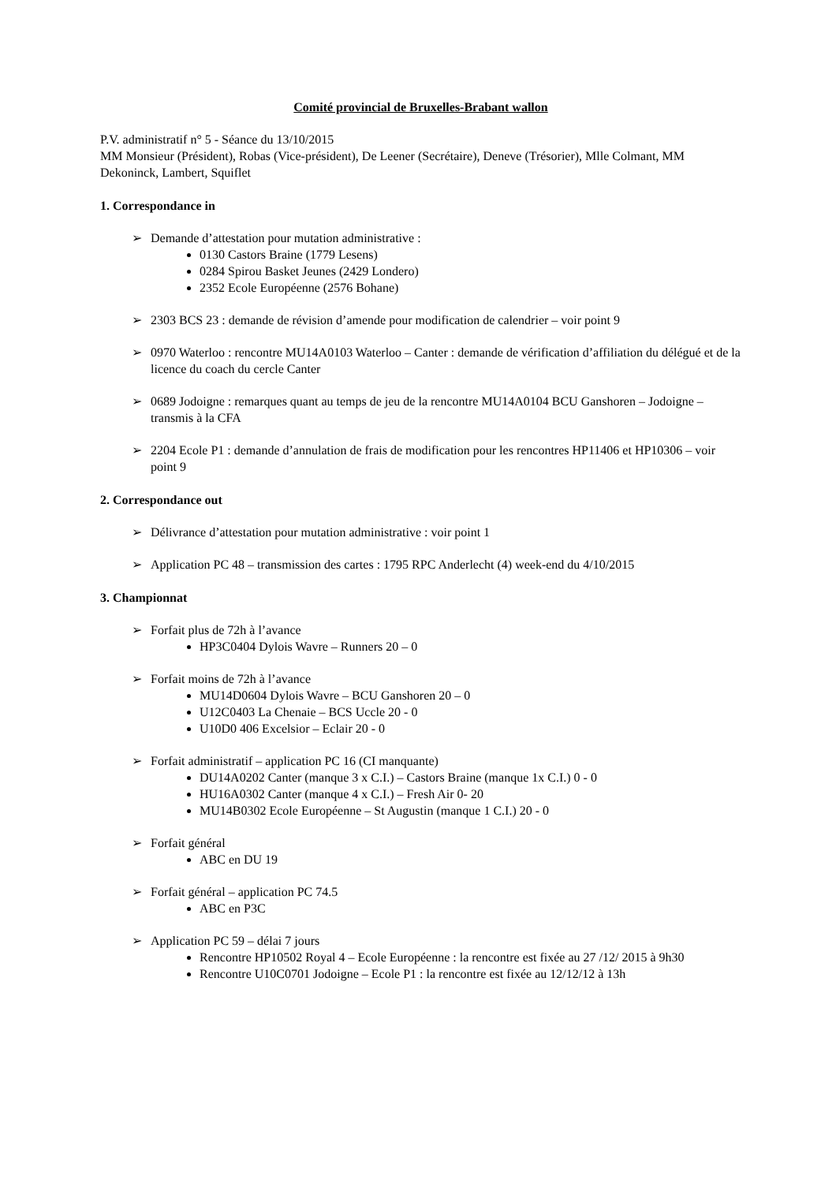Comité provincial de Bruxelles-Brabant wallon
P.V. administratif n° 5 - Séance du 13/10/2015
MM Monsieur (Président), Robas (Vice-président), De Leener (Secrétaire), Deneve (Trésorier), Mlle Colmant, MM Dekoninck, Lambert, Squiflet
1. Correspondance in
➢ Demande d’attestation pour mutation administrative :
0130 Castors Braine (1779 Lesens)
0284 Spirou Basket Jeunes (2429 Londero)
2352 Ecole Européenne (2576 Bohane)
➢ 2303 BCS 23 : demande de révision d’amende pour modification de calendrier – voir point 9
➢ 0970 Waterloo : rencontre MU14A0103 Waterloo – Canter : demande de vérification d’affiliation du délégué et de la licence du coach du cercle Canter
➢ 0689 Jodoigne : remarques quant au temps de jeu de la rencontre MU14A0104 BCU Ganshoren – Jodoigne – transmis à la CFA
➢ 2204 Ecole P1 : demande d’annulation de frais de modification pour les rencontres HP11406 et HP10306 – voir point 9
2. Correspondance out
➢ Délivrance d’attestation pour mutation administrative : voir point 1
➢ Application PC 48 – transmission des cartes : 1795 RPC Anderlecht (4) week-end du 4/10/2015
3. Championnat
➢ Forfait plus de 72h à l’avance
HP3C0404 Dylois Wavre – Runners 20 – 0
➢ Forfait moins de 72h à l’avance
MU14D0604 Dylois Wavre – BCU Ganshoren 20 – 0
U12C0403 La Chenaie – BCS Uccle 20 - 0
U10D0 406 Excelsior – Eclair 20 - 0
➢ Forfait administratif – application PC 16 (CI manquante)
DU14A0202 Canter (manque 3 x C.I.) – Castors Braine (manque 1x C.I.) 0 - 0
HU16A0302 Canter (manque 4 x C.I.) – Fresh Air 0- 20
MU14B0302 Ecole Européenne – St Augustin (manque 1 C.I.) 20 - 0
➢ Forfait général
ABC en DU 19
➢ Forfait général – application PC 74.5
ABC en P3C
➢ Application PC 59 – délai 7 jours
Rencontre HP10502 Royal 4 – Ecole Européenne : la rencontre est fixée au 27 /12/ 2015 à 9h30
Rencontre U10C0701 Jodoigne – Ecole P1 : la rencontre est fixée au 12/12/12 à 13h